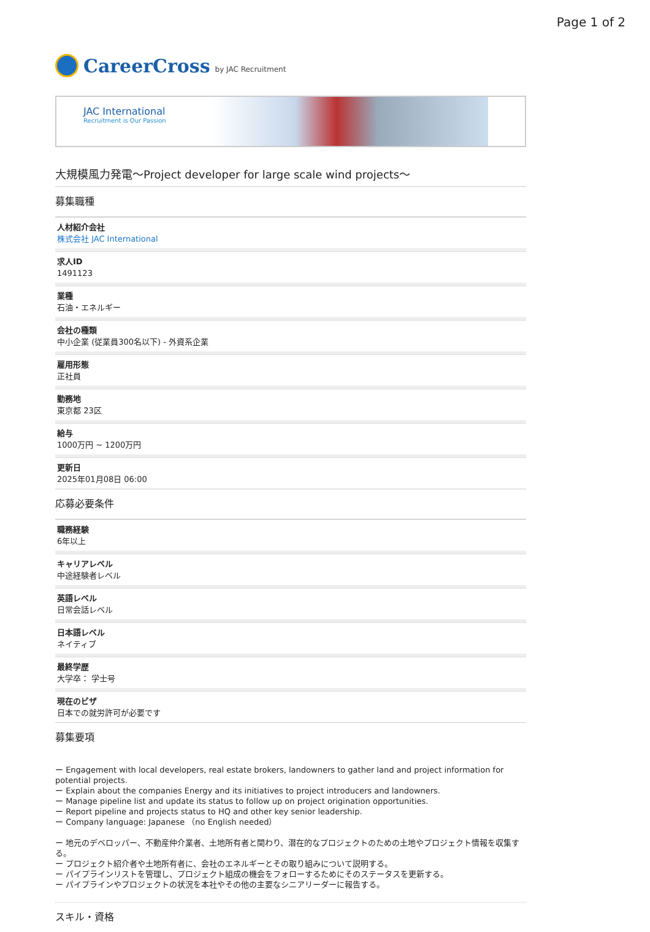Page 1 of 2
CareerCross by JAC Recruitment
JAC International
Recruitment is Our Passion
大規模風力発電～Project developer for large scale wind projects～
募集職種
人材紹介会社
株式会社 JAC International
求人ID
1491123
業種
石油・エネルギー
会社の種類
中小企業 (従業員300名以下) - 外資系企業
雇用形態
正社員
勤務地
東京都 23区
給与
1000万円 ~ 1200万円
更新日
2025年01月08日 06:00
応募必要条件
職務経験
6年以上
キャリアレベル
中途経験者レベル
英語レベル
日常会話レベル
日本語レベル
ネイティブ
最終学歴
大学卒： 学士号
現在のビザ
日本での就労許可が必要です
募集要項
ー Engagement with local developers, real estate brokers, landowners to gather land and project information for potential projects.
ー Explain about the companies Energy and its initiatives to project introducers and landowners.
ー Manage pipeline list and update its status to follow up on project origination opportunities.
ー Report pipeline and projects status to HQ and other key senior leadership.
ー Company language: Japanese （no English needed）
ー 地元のデベロッパー、不動産仲介業者、土地所有者と関わり、潜在的なプロジェクトのための土地やプロジェクト情報を収集する。
ー プロジェクト紹介者や土地所有者に、会社のエネルギーとその取り組みについて説明する。
ー パイプラインリストを管理し、プロジェクト組成の機会をフォローするためにそのステータスを更新する。
ー パイプラインやプロジェクトの状況を本社やその他の主要なシニアリーダーに報告する。
スキル・資格